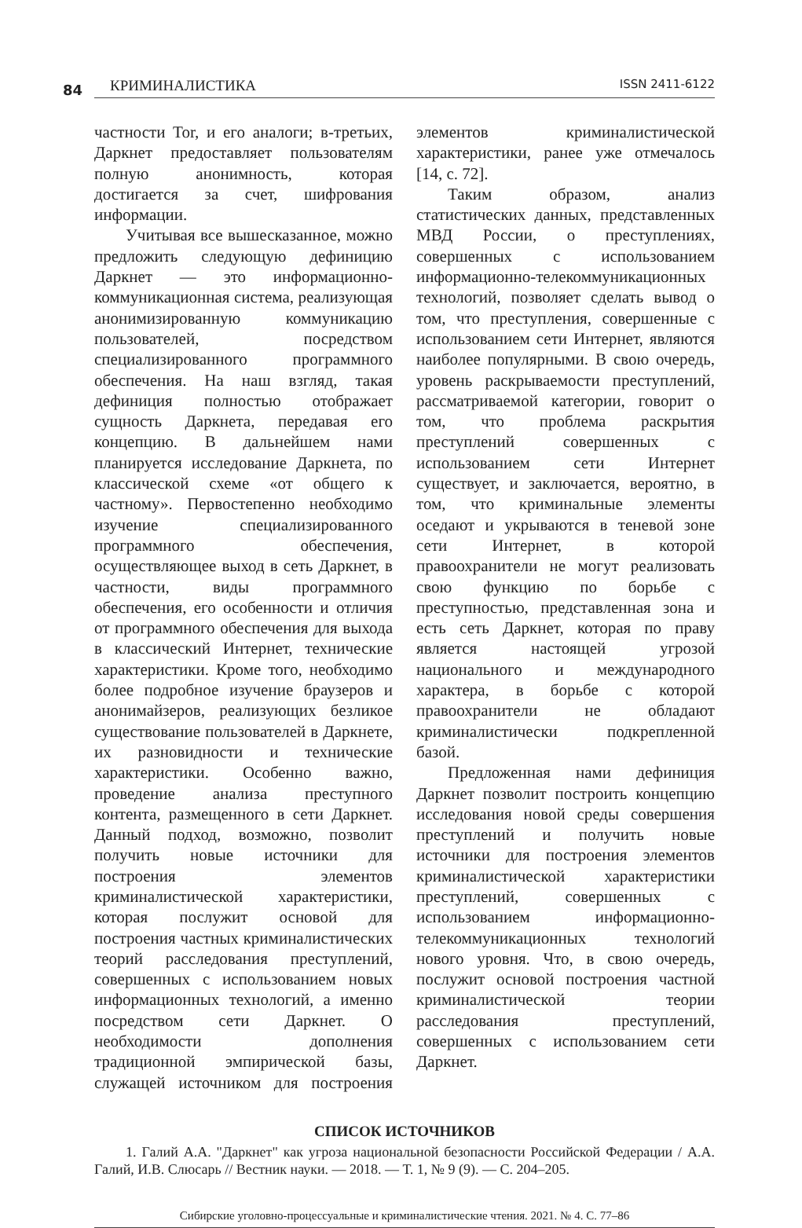84
КРИМИНАЛИСТИКА ISSN 2411-6122
частности Tor, и его аналоги; в-третьих, Даркнет предоставляет пользователям полную анонимность, которая достигается за счет, шифрования информации.
Учитывая все вышесказанное, можно предложить следующую дефиницию Даркнет — это информационно-коммуникационная система, реализующая анонимизированную коммуникацию пользователей, посредством специализированного программного обеспечения. На наш взгляд, такая дефиниция полностью отображает сущность Даркнета, передавая его концепцию. В дальнейшем нами планируется исследование Даркнета, по классической схеме «от общего к частному». Первостепенно необходимо изучение специализированного программного обеспечения, осуществляющее выход в сеть Даркнет, в частности, виды программного обеспечения, его особенности и отличия от программного обеспечения для выхода в классический Интернет, технические характеристики. Кроме того, необходимо более подробное изучение браузеров и анонимайзеров, реализующих безликое существование пользователей в Даркнете, их разновидности и технические характеристики. Особенно важно, проведение анализа преступного контента, размещенного в сети Даркнет. Данный подход, возможно, позволит получить новые источники для построения элементов криминалистической характеристики, которая послужит основой для построения частных криминалистических теорий расследования преступлений, совершенных с использованием новых информационных технологий, а именно посредством сети Даркнет. О необходимости дополнения традиционной эмпирической базы, служащей источником для построения элементов криминалистической характеристики, ранее уже отмечалось [14, с. 72].
Таким образом, анализ статистических данных, представленных МВД России, о преступлениях, совершенных с использованием информационно-телекоммуникационных технологий, позволяет сделать вывод о том, что преступления, совершенные с использованием сети Интернет, являются наиболее популярными. В свою очередь, уровень раскрываемости преступлений, рассматриваемой категории, говорит о том, что проблема раскрытия преступлений совершенных с использованием сети Интернет существует, и заключается, вероятно, в том, что криминальные элементы оседают и укрываются в теневой зоне сети Интернет, в которой правоохранители не могут реализовать свою функцию по борьбе с преступностью, представленная зона и есть сеть Даркнет, которая по праву является настоящей угрозой национального и международного характера, в борьбе с которой правоохранители не обладают криминалистически подкрепленной базой.
Предложенная нами дефиниция Даркнет позволит построить концепцию исследования новой среды совершения преступлений и получить новые источники для построения элементов криминалистической характеристики преступлений, совершенных с использованием информационно-телекоммуникационных технологий нового уровня. Что, в свою очередь, послужит основой построения частной криминалистической теории расследования преступлений, совершенных с использованием сети Даркнет.
СПИСОК ИСТОЧНИКОВ
1. Галий А.А. "Даркнет" как угроза национальной безопасности Российской Федерации / А.А. Галий, И.В. Слюсарь // Вестник науки. — 2018. — Т. 1, № 9 (9). — С. 204–205.
Сибирские уголовно-процессуальные и криминалистические чтения. 2021. № 4. С. 77–86